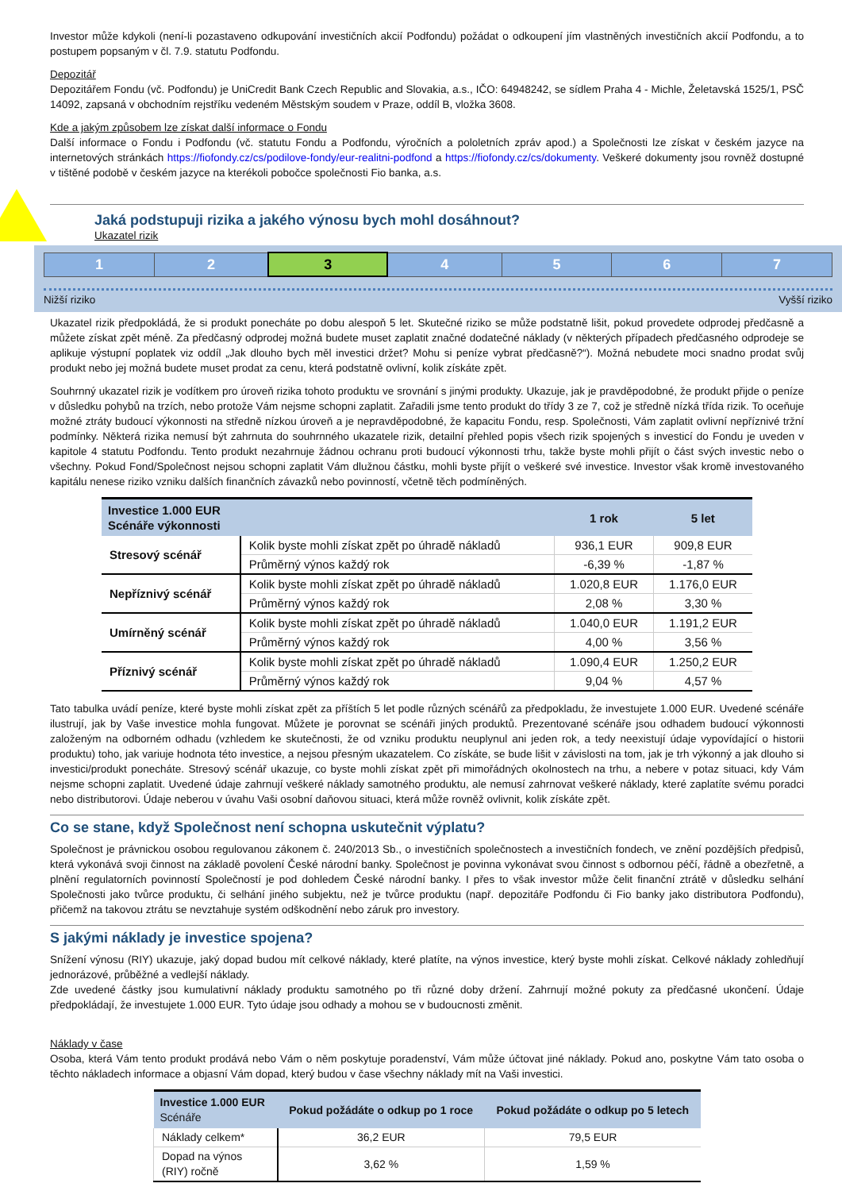Investor může kdykoli (není-li pozastaveno odkupování investičních akcií Podfondu) požádat o odkoupení jím vlastněných investičních akcií Podfondu, a to postupem popsaným v čl. 7.9. statutu Podfondu.
Depozitář
Depozitářem Fondu (vč. Podfondu) je UniCredit Bank Czech Republic and Slovakia, a.s., IČO: 64948242, se sídlem Praha 4 - Michle, Želetavská 1525/1, PSČ 14092, zapsaná v obchodním rejstříku vedeném Městským soudem v Praze, oddíl B, vložka 3608.
Kde a jakým způsobem lze získat další informace o Fondu
Další informace o Fondu i Podfondu (vč. statutu Fondu a Podfondu, výročních a pololetních zpráv apod.) a Společnosti lze získat v českém jazyce na internetových stránkách https://fiofondy.cz/cs/podilove-fondy/eur-realitni-podfond a https://fiofondy.cz/cs/dokumenty. Veškeré dokumenty jsou rovněž dostupné v tištěné podobě v českém jazyce na kterékoli pobočce společnosti Fio banka, a.s.
!
Jaká podstupuji rizika a jakého výnosu bych mohl dosáhnout?
Ukazatel rizik
| 1 | 2 | 3 | 4 | 5 | 6 | 7 |
Nižší riziko Vyšší riziko
Ukazatel rizik předpokládá, že si produkt ponecháte po dobu alespoň 5 let. Skutečné riziko se může podstatně lišit, pokud provedete odprodej předčasně a můžete získat zpět méně. Za předčasný odprodej možná budete muset zaplatit značné dodatečné náklady (v některých případech předčasného odprodeje se aplikuje výstupní poplatek viz oddíl „Jak dlouho bych měl investici držet? Mohu si peníze vybrat předčasně?“). Možná nebudete moci snadno prodat svůj produkt nebo jej možná budete muset prodat za cenu, která podstatně ovlivní, kolik získáte zpět.
Souhrnný ukazatel rizik je vodítkem pro úroveň rizika tohoto produktu ve srovnání s jinými produkty. Ukazuje, jak je pravděpodobné, že produkt přijde o peníze v důsledku pohybů na trzích, nebo protože Vám nejsme schopni zaplatit. Zařadili jsme tento produkt do třídy 3 ze 7, což je středně nízká třída rizik. To oceňuje možné ztráty budoucí výkonnosti na středně nízkou úroveň a je nepravděpodobné, že kapacitu Fondu, resp. Společnosti, Vám zaplatit ovlivní nepříznivé tržní podmínky. Některá rizika nemusí být zahrnuta do souhrnného ukazatele rizik, detailní přehled popis všech rizik spojených s investicí do Fondu je uveden v kapitole 4 statutu Podfondu. Tento produkt nezahrnuje žádnou ochranu proti budoucí výkonnosti trhu, takže byste mohli přijít o část svých investic nebo o všechny. Pokud Fond/Společnost nejsou schopni zaplatit Vám dlužnou částku, mohli byste přijít o veškeré své investice. Investor však kromě investovaného kapitálu nenese riziko vzniku dalších finančních závazků nebo povinností, včetně těch podmíněných.
| Investice 1.000 EUR Scénáře výkonnosti | | 1 rok | 5 let |
| --- | --- | --- | --- |
| Stresový scénář | Kolik byste mohli získat zpět po úhradě nákladů | 936,1 EUR | 909,8 EUR |
| | Průměrný výnos každý rok | -6,39 % | -1,87 % |
| Nepříznivý scénář | Kolik byste mohli získat zpět po úhradě nákladů | 1.020,8 EUR | 1.176,0 EUR |
| | Průměrný výnos každý rok | 2,08 % | 3,30 % |
| Umírněný scénář | Kolik byste mohli získat zpět po úhradě nákladů | 1.040,0 EUR | 1.191,2 EUR |
| | Průměrný výnos každý rok | 4,00 % | 3,56 % |
| Příznivý scénář | Kolik byste mohli získat zpět po úhradě nákladů | 1.090,4 EUR | 1.250,2 EUR |
| | Průměrný výnos každý rok | 9,04 % | 4,57 % |
Tato tabulka uvádí peníze, které byste mohli získat zpět za příštích 5 let podle různých scénářů za předpokladu, že investujete 1.000 EUR. Uvedené scénáře ilustrují, jak by Vaše investice mohla fungovat. Můžete je porovnat se scénáři jiných produktů. Prezentované scénáře jsou odhadem budoucí výkonnosti založeným na odborném odhadu (vzhledem ke skutečnosti, že od vzniku produktu neuplynul ani jeden rok, a tedy neexistují údaje vypovídající o historii produktu) toho, jak variuje hodnota této investice, a nejsou přesným ukazatelem. Co získáte, se bude lišit v závislosti na tom, jak je trh výkonný a jak dlouho si investici/produkt ponecháte. Stresový scénář ukazuje, co byste mohli získat zpět při mimořádných okolnostech na trhu, a nebere v potaz situaci, kdy Vám nejsme schopni zaplatit. Uvedené údaje zahrnují veškeré náklady samotného produktu, ale nemusí zahrnovat veškeré náklady, které zaplatíte svému poradci nebo distributorovi. Údaje neberou v úvahu Vaši osobní daňovou situaci, která může rovněž ovlivnit, kolik získáte zpět.
Co se stane, když Společnost není schopna uskutečnit výplatu?
Společnost je právnickou osobou regulovanou zákonem č. 240/2013 Sb., o investičních společnostech a investičních fondech, ve znění pozdějších předpisů, která vykonává svoji činnost na základě povolení České národní banky. Společnost je povinna vykonávat svou činnost s odbornou péčí, řádně a obezřetně, a plnění regulatorních povinností Společností je pod dohledem České národní banky. I přes to však investor může čelit finanční ztrátě v důsledku selhání Společnosti jako tvůrce produktu, či selhání jiného subjektu, než je tvůrce produktu (např. depozitáře Podfondu či Fio banky jako distributora Podfondu), přičemž na takovou ztrátu se nevztahuje systém odškodnění nebo záruk pro investory.
S jakými náklady je investice spojena?
Snížení výnosu (RIY) ukazuje, jaký dopad budou mít celkové náklady, které platíte, na výnos investice, který byste mohli získat. Celkové náklady zohledňují jednorázové, průběžné a vedlejší náklady.
Zde uvedené částky jsou kumulativní náklady produktu samotného po tři různé doby držení. Zahrnují možné pokuty za předčasné ukončení. Údaje předpokládají, že investujete 1.000 EUR. Tyto údaje jsou odhady a mohou se v budoucnosti změnit.
Náklady v čase
Osoba, která Vám tento produkt prodává nebo Vám o něm poskytuje poradenství, Vám může účtovat jiné náklady. Pokud ano, poskytne Vám tato osoba o těchto nákladech informace a objasní Vám dopad, který budou v čase všechny náklady mít na Vaši investici.
| Investice 1.000 EUR Scénáře | Pokud požádáte o odkup po 1 roce | Pokud požádáte o odkup po 5 letech |
| --- | --- | --- |
| Náklady celkem* | 36,2 EUR | 79,5 EUR |
| Dopad na výnos (RIY) ročně | 3,62 % | 1,59 % |